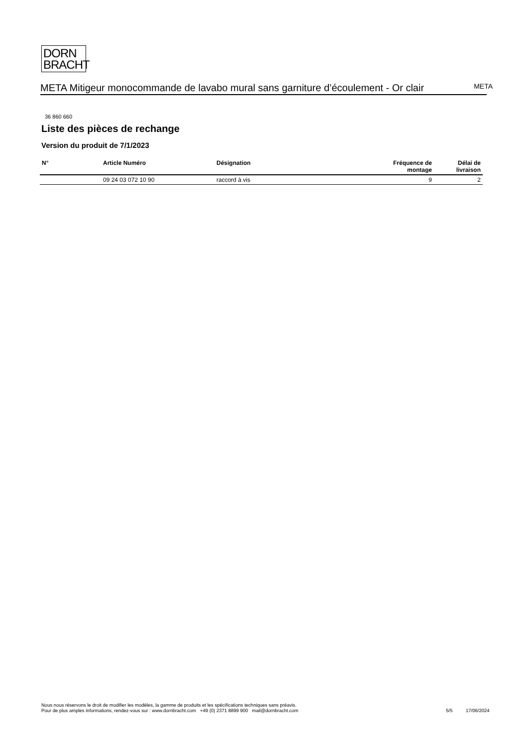DORN
BRACHT
META Mitigeur monocommande de lavabo mural sans garniture d’écoulement - Or clair
META
36 860 660
Liste des pièces de rechange
Version du produit de 7/1/2023
| N° | Article Numéro | Désignation | Fréquence de montage | Délai de livraison |
| --- | --- | --- | --- | --- |
| | 09 24 03 072 10 90 | raccord à vis | 9 | 2 |
Nous nous réservons le droit de modifier les modèles, la gamme de produits et les spécifications techniques sans préavis.
Pour de plus amples informations, rendez-vous sur : www.dornbracht.com +49 (0) 2371 8899 900 mail@dornbracht.com
5/5 17/06/2024